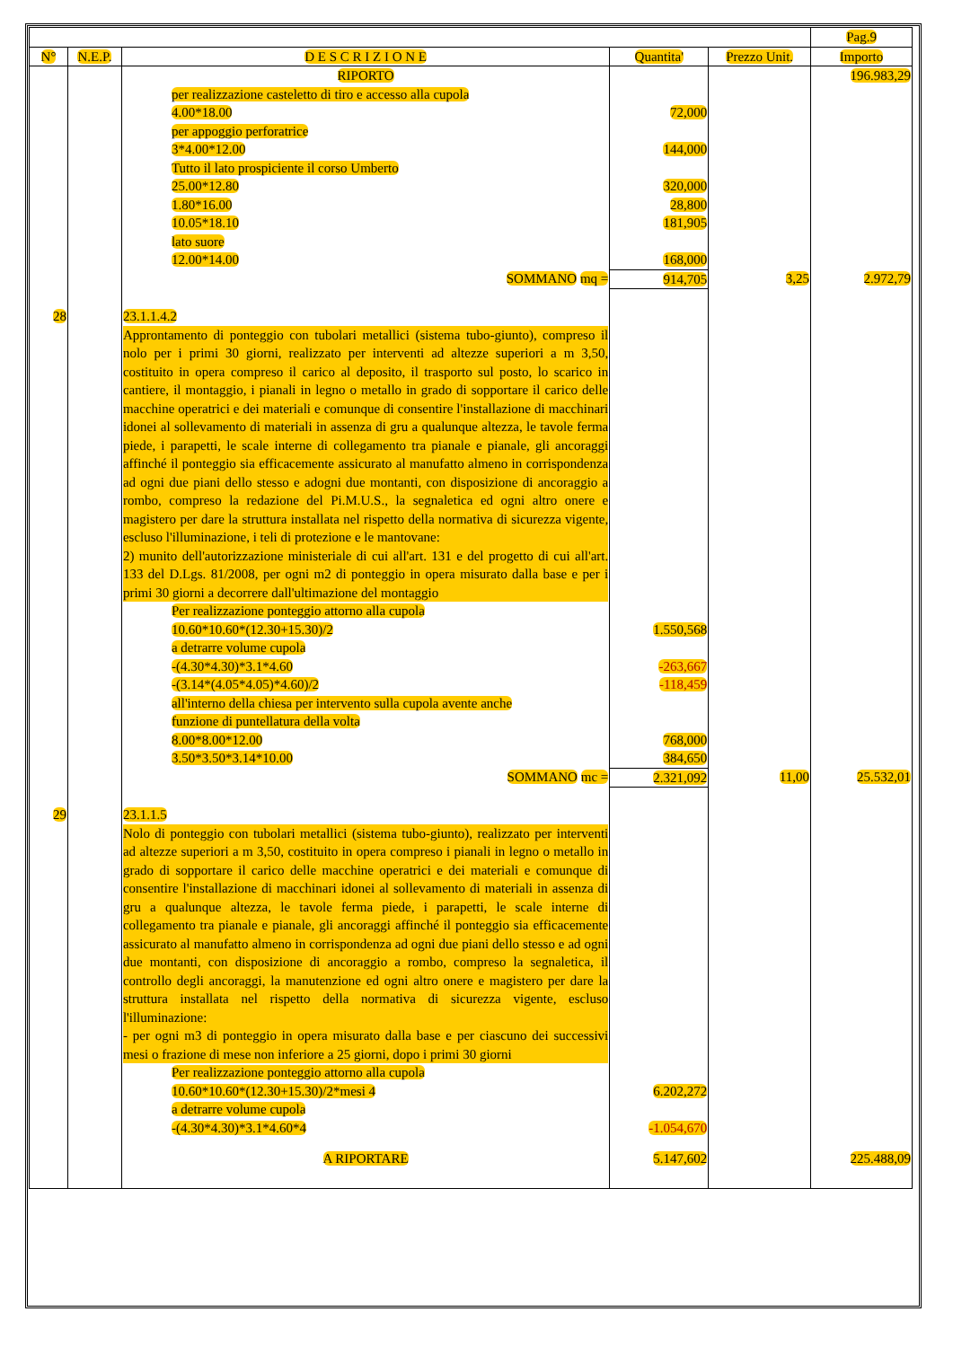| | | | | | Pag.9 |
| N° | N.E.P. | D E S C R I Z I O N E | Quantita' | Prezzo Unit. | Importo |
| | | RIPORTO | | | 196.983,29 |
| | | per realizzazione casteletto di tiro e accesso alla cupola | | | |
| | | 4.00*18.00 | 72,000 | | |
| | | per appoggio perforatrice | | | |
| | | 3*4.00*12.00 | 144,000 | | |
| | | Tutto il lato prospiciente il corso Umberto | | | |
| | | 25.00*12.80 | 320,000 | | |
| | | 1.80*16.00 | 28,800 | | |
| | | 10.05*18.10 | 181,905 | | |
| | | lato suore | | | |
| | | 12.00*14.00 | 168,000 | | |
| | | SOMMANO mq = | 914,705 | 3,25 | 2.972,79 |
| 28 | | 23.1.1.4.2 | | | |
| | | Approntamento di ponteggio con tubolari metallici (sistema tubo-giunto), compreso il nolo per i primi 30 giorni, realizzato per interventi ad altezze superiori a m 3,50, costituito in opera compreso il carico al deposito, il trasporto sul posto, lo scarico in cantiere, il montaggio, i pianali in legno o metallo in grado di sopportare il carico delle macchine operatrici e dei materiali e comunque di consentire l'installazione di macchinari idonei al sollevamento di materiali in assenza di gru a qualunque altezza, le tavole ferma piede, i parapetti, le scale interne di collegamento tra pianale e pianale, gli ancoraggi affinché il ponteggio sia efficacemente assicurato al manufatto almeno in corrispondenza ad ogni due piani dello stesso e adogni due montanti, con disposizione di ancoraggio a rombo, compreso la redazione del Pi.M.U.S., la segnaletica ed ogni altro onere e magistero per dare la struttura installata nel rispetto della normativa di sicurezza vigente, escluso l'illuminazione, i teli di protezione e le mantovane: 2) munito dell'autorizzazione ministeriale di cui all'art. 131 e del progetto di cui all'art. 133 del D.Lgs. 81/2008, per ogni m2 di ponteggio in opera misurato dalla base e per i primi 30 giorni a decorrere dall'ultimazione del montaggio | | | |
| | | Per realizzazione ponteggio attorno alla cupola | | | |
| | | 10.60*10.60*(12.30+15.30)/2 | 1.550,568 | | |
| | | a detrarre volume cupola | | | |
| | | -(4.30*4.30)*3.1*4.60 | -263,667 | | |
| | | -(3.14*(4.05*4.05)*4.60)/2 | -118,459 | | |
| | | all'interno della chiesa per intervento sulla cupola avente anche | | | |
| | | funzione di puntellatura della volta | | | |
| | | 8.00*8.00*12.00 | 768,000 | | |
| | | 3.50*3.50*3.14*10.00 | 384,650 | | |
| | | SOMMANO mc = | 2.321,092 | 11,00 | 25.532,01 |
| 29 | | 23.1.1.5 | | | |
| | | Nolo di ponteggio con tubolari metallici (sistema tubo-giunto), realizzato per interventi ad altezze superiori a m 3,50, costituito in opera compreso i pianali in legno o metallo in grado di sopportare il carico delle macchine operatrici e dei materiali e comunque di consentire l'installazione di macchinari idonei al sollevamento di materiali in assenza di gru a qualunque altezza, le tavole ferma piede, i parapetti, le scale interne di collegamento tra pianale e pianale, gli ancoraggi affinché il ponteggio sia efficacemente assicurato al manufatto almeno in corrispondenza ad ogni due piani dello stesso e ad ogni due montanti, con disposizione di ancoraggio a rombo, compreso la segnaletica, il controllo degli ancoraggi, la manutenzione ed ogni altro onere e magistero per dare la struttura installata nel rispetto della normativa di sicurezza vigente, escluso l'illuminazione: - per ogni m3 di ponteggio in opera misurato dalla base e per ciascuno dei successivi mesi o frazione di mese non inferiore a 25 giorni, dopo i primi 30 giorni | | | |
| | | Per realizzazione ponteggio attorno alla cupola | | | |
| | | 10.60*10.60*(12.30+15.30)/2*mesi 4 | 6.202,272 | | |
| | | a detrarre volume cupola | | | |
| | | -(4.30*4.30)*3.1*4.60*4 | -1.054,670 | | |
| | | A RIPORTARE | 5.147,602 | | 225.488,09 |